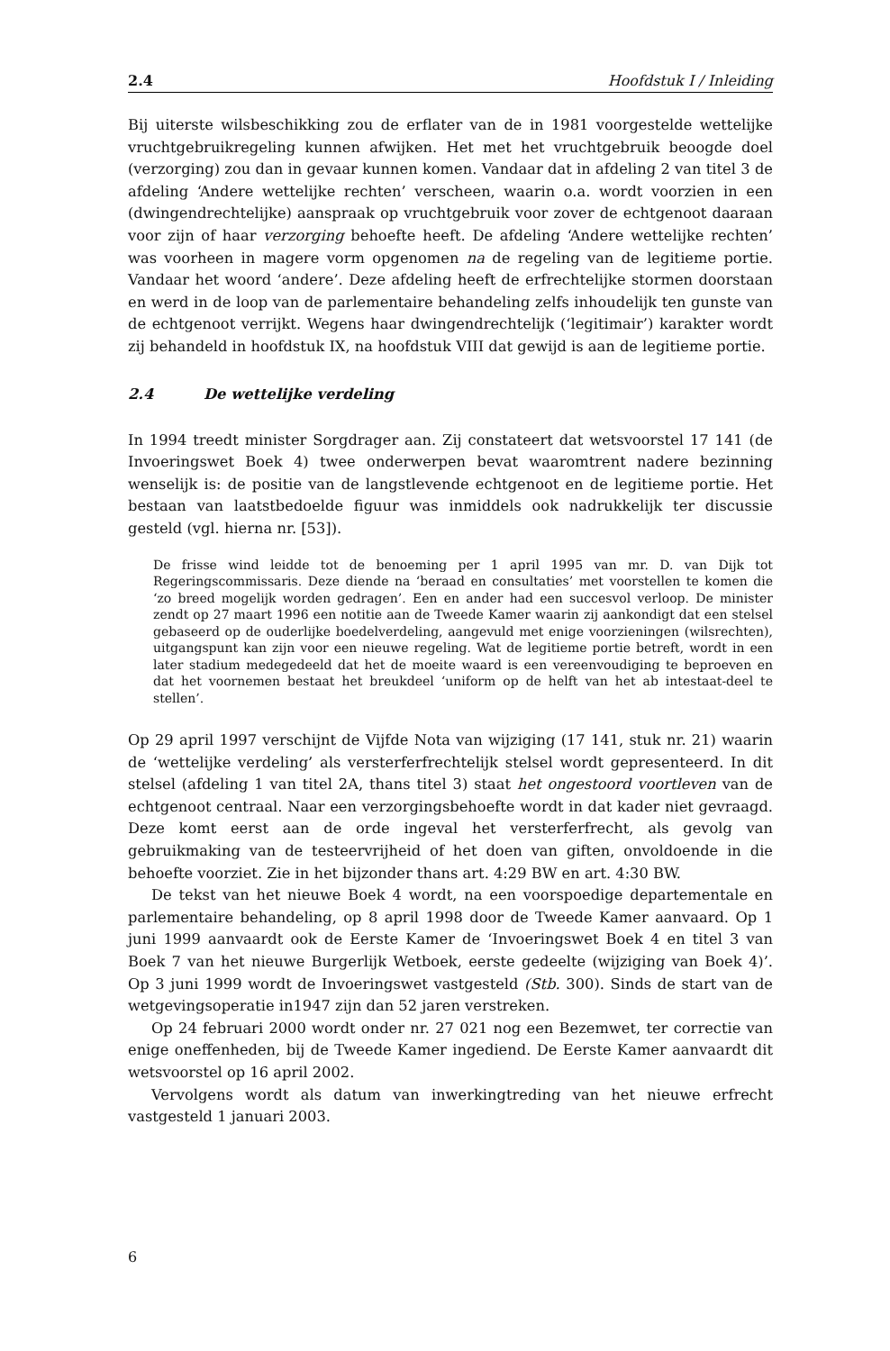2.4 Hoofdstuk I / Inleiding
Bij uiterste wilsbeschikking zou de erflater van de in 1981 voorgestelde wettelijke vruchtgebruikregeling kunnen afwijken. Het met het vruchtgebruik beoogde doel (verzorging) zou dan in gevaar kunnen komen. Vandaar dat in afdeling 2 van titel 3 de afdeling ‘Andere wettelijke rechten’ verscheen, waarin o.a. wordt voorzien in een (dwingendrechtelijke) aanspraak op vruchtgebruik voor zover de echtgenoot daaraan voor zijn of haar verzorging behoefte heeft. De afdeling ‘Andere wettelijke rechten’ was voorheen in magere vorm opgenomen na de regeling van de legitieme portie. Vandaar het woord ‘andere’. Deze afdeling heeft de erfrechtelijke stormen doorstaan en werd in de loop van de parlementaire behandeling zelfs inhoudelijk ten gunste van de echtgenoot verrijkt. Wegens haar dwingendrechtelijk (‘legitimair’) karakter wordt zij behandeld in hoofdstuk IX, na hoofdstuk VIII dat gewijd is aan de legitieme portie.
2.4 De wettelijke verdeling
In 1994 treedt minister Sorgdrager aan. Zij constateert dat wetsvoorstel 17 141 (de Invoeringswet Boek 4) twee onderwerpen bevat waaromtrent nadere bezinning wenselijk is: de positie van de langstlevende echtgenoot en de legitieme portie. Het bestaan van laatstbedoelde figuur was inmiddels ook nadrukkelijk ter discussie gesteld (vgl. hierna nr. [53]).
De frisse wind leidde tot de benoeming per 1 april 1995 van mr. D. van Dijk tot Regeringscommissaris. Deze diende na ‘beraad en consultaties’ met voorstellen te komen die ‘zo breed mogelijk worden gedragen’. Een en ander had een succesvol verloop. De minister zendt op 27 maart 1996 een notitie aan de Tweede Kamer waarin zij aankondigt dat een stelsel gebaseerd op de ouderlijke boedelverdeling, aangevuld met enige voorzieningen (wilsrechten), uitgangspunt kan zijn voor een nieuwe regeling. Wat de legitieme portie betreft, wordt in een later stadium medegedeeld dat het de moeite waard is een vereenvoudiging te beproeven en dat het voornemen bestaat het breukdeel ‘uniform op de helft van het ab intestaat-deel te stellen’.
Op 29 april 1997 verschijnt de Vijfde Nota van wijziging (17 141, stuk nr. 21) waarin de ‘wettelijke verdeling’ als versterferfrechtelijk stelsel wordt gepresenteerd. In dit stelsel (afdeling 1 van titel 2A, thans titel 3) staat het ongestoord voortleven van de echtgenoot centraal. Naar een verzorgingsbehoefte wordt in dat kader niet gevraagd. Deze komt eerst aan de orde ingeval het versterferfrecht, als gevolg van gebruikmaking van de testeervrijheid of het doen van giften, onvoldoende in die behoefte voorziet. Zie in het bijzonder thans art. 4:29 BW en art. 4:30 BW.
De tekst van het nieuwe Boek 4 wordt, na een voorspoedige departementale en parlementaire behandeling, op 8 april 1998 door de Tweede Kamer aanvaard. Op 1 juni 1999 aanvaardt ook de Eerste Kamer de ‘Invoeringswet Boek 4 en titel 3 van Boek 7 van het nieuwe Burgerlijk Wetboek, eerste gedeelte (wijziging van Boek 4)’. Op 3 juni 1999 wordt de Invoeringswet vastgesteld (Stb. 300). Sinds de start van de wetgevingsoperatie in1947 zijn dan 52 jaren verstreken.
Op 24 februari 2000 wordt onder nr. 27 021 nog een Bezemwet, ter correctie van enige oneffenheden, bij de Tweede Kamer ingediend. De Eerste Kamer aanvaardt dit wetsvoorstel op 16 april 2002.
Vervolgens wordt als datum van inwerkingtreding van het nieuwe erfrecht vastgesteld 1 januari 2003.
6